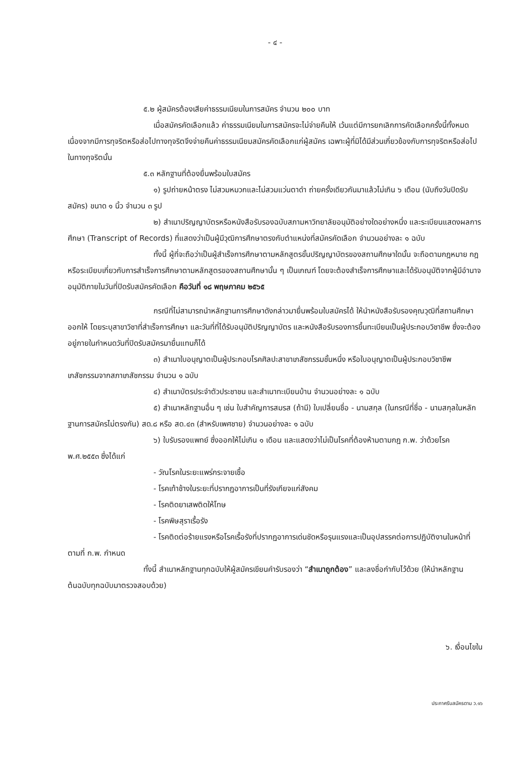- ๔ -
๕.๒ ผู้สมัครต้องเสียค่าธรรมเนียมในการสมัคร จำนวน ๒๐๐ บาท
เมื่อสมัครคัดเลือกแล้ว ค่าธรรมเนียมในการสมัครจะไม่จ่ายคืนให้ เว้นแต่มีการยกเลิกการคัดเลือกครั้งนี้ทั้งหมด เนื่องจากมีการทุจริตหรือส่อไปทางทุจริตจึงจ่ายคืนค่าธรรมเนียมสมัครคัดเลือกแก่ผู้สมัคร เฉพาะผู้ที่มิได้มีส่วนเกี่ยวข้องกับการทุจริตหรือส่อไปในทางทุจริตนั้น
๕.๓ หลักฐานที่ต้องยื่นพร้อมใบสมัคร
๑) รูปถ่ายหน้าตรง ไม่สวมหมวกและไม่สวมแว่นตาดำ ถ่ายครั้งเดียวกันมาแล้วไม่เกิน ๖ เดือน (นับถึงวันปิดรับสมัคร) ขนาด ๑ นิ้ว จำนวน ๓ รูป
๒) สำเนาปริญญาบัตรหรือหนังสือรับรองฉบับสภามหาวิทยาลัยอนุมัติอย่างใดอย่างหนึ่ง และระเบียนแสดงผลการศึกษา (Transcript of Records) ที่แสดงว่าเป็นผู้มีวุฒิการศึกษาตรงกับตำแหน่งที่สมัครคัดเลือก จำนวนอย่างละ ๑ ฉบับ
ทั้งนี้ ผู้ที่จะถือว่าเป็นผู้สำเร็จการศึกษาตามหลักสูตรขั้นปริญญาบัตรของสถานศึกษาใดนั้น จะถือตามกฎหมาย กฎหรือระเบียบเกี่ยวกับการสำเร็จการศึกษาตามหลักสูตรของสถานศึกษานั้น ๆ เป็นเกณฑ์ โดยจะต้องสำเร็จการศึกษาและได้รับอนุมัติจากผู้มีอำนาจอนุมัติภายในวันที่ปิดรับสมัครคัดเลือก คือวันที่ ๑๘ พฤษภาคม ๒๕๖๕
กรณีที่ไม่สามารถนำหลักฐานการศึกษาดังกล่าวมายื่นพร้อมใบสมัครได้ ให้นำหนังสือรับรองคุณวุฒิที่สถานศึกษาออกให้ โดยระบุสาขาวิชาที่สำเร็จการศึกษา และวันที่ที่ได้รับอนุมัติปริญญาบัตร และหนังสือรับรองการขึ้นทะเบียนเป็นผู้ประกอบวิชาชีพ ซึ่งจะต้องอยู่ภายในกำหนดวันที่ปิดรับสมัครมายื่นแทนก็ได้
๓) สำเนาใบอนุญาตเป็นผู้ประกอบโรคศิลปะสาขาเภสัชกรรมชั้นหนึ่ง หรือใบอนุญาตเป็นผู้ประกอบวิชาชีพเภสัชกรรมจากสภาเภสัชกรรม จำนวน ๑ ฉบับ
๔) สำเนาบัตรประจำตัวประชาชน และสำเนาทะเบียนบ้าน จำนวนอย่างละ ๑ ฉบับ
๕) สำเนาหลักฐานอื่น ๆ เช่น ใบสำคัญการสมรส (ถ้ามี) ใบเปลี่ยนชื่อ - นามสกุล (ในกรณีที่ชื่อ - นามสกุลในหลักฐานการสมัครไม่ตรงกัน) สด.๘ หรือ สด.๔๓ (สำหรับเพศชาย) จำนวนอย่างละ ๑ ฉบับ
๖) ใบรับรองแพทย์ ซึ่งออกให้ไม่เกิน ๑ เดือน และแสดงว่าไม่เป็นโรคที่ต้องห้ามตามกฎ ก.พ. ว่าด้วยโรค พ.ศ.๒๕๕๓ ซึ่งได้แก่
- วัณโรคในระยะแพร่กระจายเชื้อ
- โรคเท้าช้างในระยะที่ปรากฏอาการเป็นที่รังเกียจแก่สังคม
- โรคติดยาเสพติดให้โทษ
- โรคพิษสุราเรื้อรัง
- โรคติดต่อร้ายแรงหรือโรคเรื้อรังที่ปรากฏอาการเด่นชัดหรือรุนแรงและเป็นอุปสรรคต่อการปฏิบัติงานในหน้าที่ตามที่ ก.พ. กำหนด
ทั้งนี้ สำเนาหลักฐานทุกฉบับให้ผู้สมัครเขียนคำรับรองว่า “สำเนาถูกต้อง” และลงชื่อกำกับไว้ด้วย (ให้นำหลักฐานต้นฉบับทุกฉบับมาตรวจสอบด้วย)
๖. เงื่อนไขใน
ประกาศรับสมัครตาม ว.๑๖